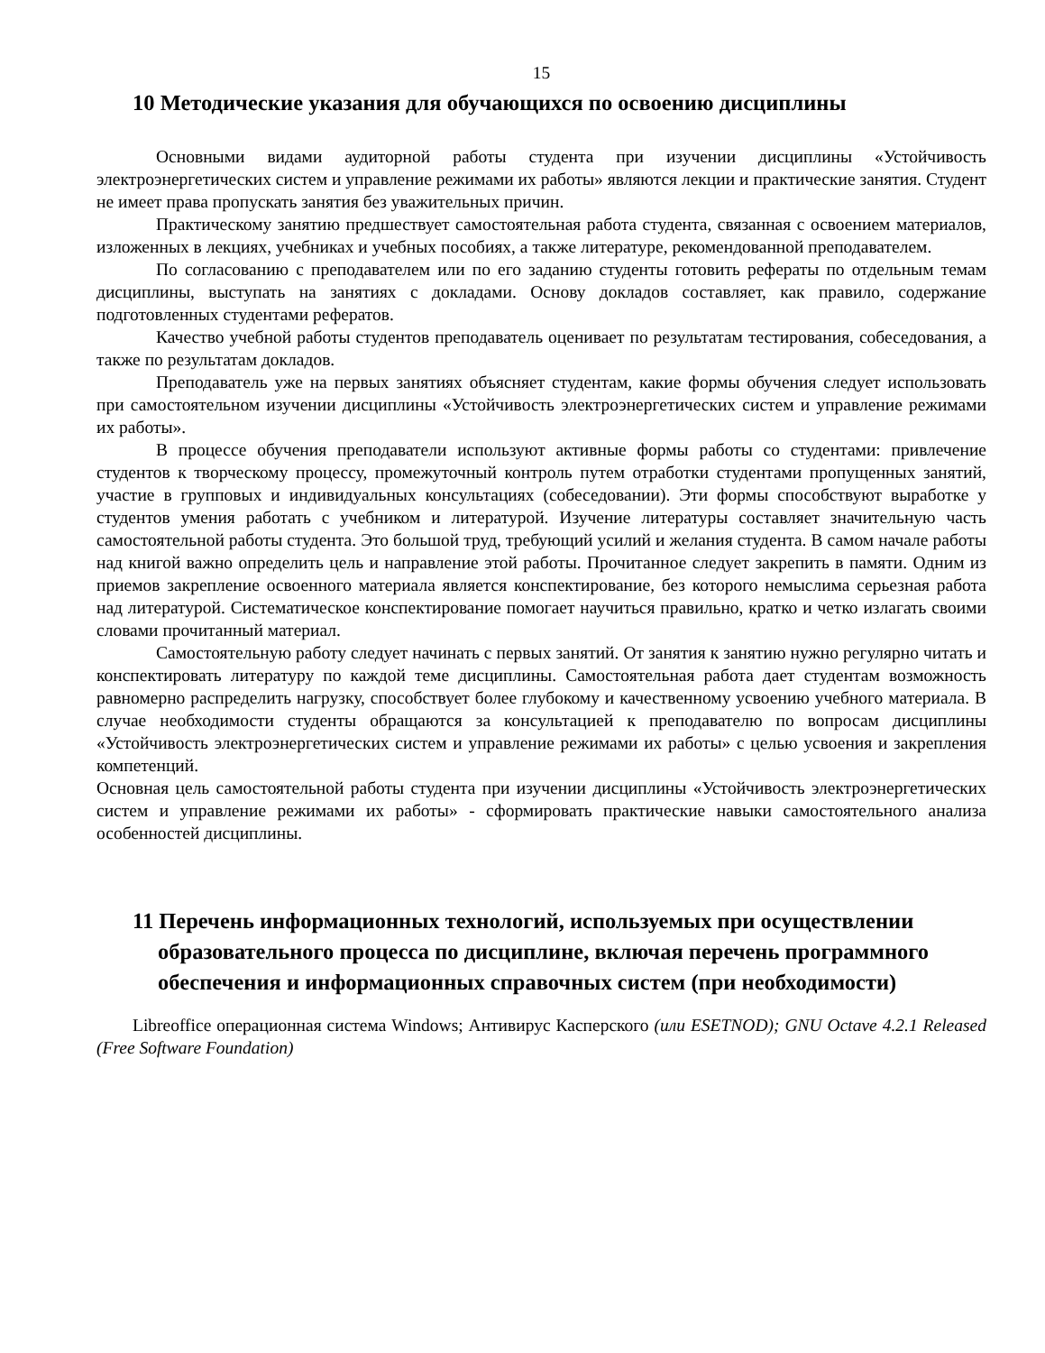15
10 Методические указания для обучающихся по освоению дисциплины
Основными видами аудиторной работы студента при изучении дисциплины «Устойчивость электроэнергетических систем и управление режимами их работы» являются лекции и практические занятия. Студент не имеет права пропускать занятия без уважительных причин.
Практическому занятию предшествует самостоятельная работа студента, связанная с освоением материалов, изложенных в лекциях, учебниках и учебных пособиях, а также литературе, рекомендованной преподавателем.
По согласованию с преподавателем или по его заданию студенты готовить рефераты по отдельным темам дисциплины, выступать на занятиях с докладами. Основу докладов составляет, как правило, содержание подготовленных студентами рефератов.
Качество учебной работы студентов преподаватель оценивает по результатам тестирования, собеседования, а также по результатам докладов.
Преподаватель уже на первых занятиях объясняет студентам, какие формы обучения следует использовать при самостоятельном изучении дисциплины «Устойчивость электроэнергетических систем и управление режимами их работы».
В процессе обучения преподаватели используют активные формы работы со студентами: привлечение студентов к творческому процессу, промежуточный контроль путем отработки студентами пропущенных занятий, участие в групповых и индивидуальных консультациях (собеседовании). Эти формы способствуют выработке у студентов умения работать с учебником и литературой. Изучение литературы составляет значительную часть самостоятельной работы студента. Это большой труд, требующий усилий и желания студента. В самом начале работы над книгой важно определить цель и направление этой работы. Прочитанное следует закрепить в памяти. Одним из приемов закрепление освоенного материала является конспектирование, без которого немыслима серьезная работа над литературой. Систематическое конспектирование помогает научиться правильно, кратко и четко излагать своими словами прочитанный материал.
Самостоятельную работу следует начинать с первых занятий. От занятия к занятию нужно регулярно читать и конспектировать литературу по каждой теме дисциплины. Самостоятельная работа дает студентам возможность равномерно распределить нагрузку, способствует более глубокому и качественному усвоению учебного материала. В случае необходимости студенты обращаются за консультацией к преподавателю по вопросам дисциплины «Устойчивость электроэнергетических систем и управление режимами их работы» с целью усвоения и закрепления компетенций.
Основная цель самостоятельной работы студента при изучении дисциплины «Устойчивость электроэнергетических систем и управление режимами их работы» - сформировать практические навыки самостоятельного анализа особенностей дисциплины.
11 Перечень информационных технологий, используемых при осуществлении образовательного процесса по дисциплине, включая перечень программного обеспечения и информационных справочных систем (при необходимости)
Libreoffice операционная система Windows; Антивирус Касперского (или ESETNOD); GNU Octave 4.2.1 Released (Free Software Foundation)